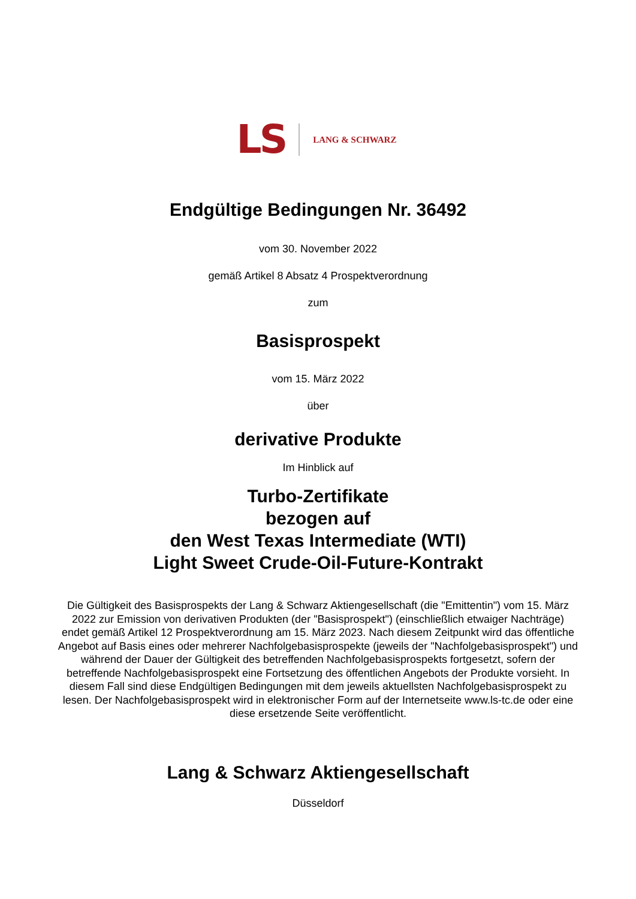LS LANG & SCHWARZ
Endgültige Bedingungen Nr. 36492
vom 30. November 2022
gemäß Artikel 8 Absatz 4 Prospektverordnung
zum
Basisprospekt
vom 15. März 2022
über
derivative Produkte
Im Hinblick auf
Turbo-Zertifikate
bezogen auf
den West Texas Intermediate (WTI)
Light Sweet Crude-Oil-Future-Kontrakt
Die Gültigkeit des Basisprospekts der Lang & Schwarz Aktiengesellschaft (die "Emittentin") vom 15. März 2022 zur Emission von derivativen Produkten (der "Basisprospekt") (einschließlich etwaiger Nachträge) endet gemäß Artikel 12 Prospektverordnung am 15. März 2023. Nach diesem Zeitpunkt wird das öffentliche Angebot auf Basis eines oder mehrerer Nachfolgebasisprospekte (jeweils der "Nachfolgebasisprospekt") und während der Dauer der Gültigkeit des betreffenden Nachfolgebasisprospekts fortgesetzt, sofern der betreffende Nachfolgebasisprospekt eine Fortsetzung des öffentlichen Angebots der Produkte vorsieht. In diesem Fall sind diese Endgültigen Bedingungen mit dem jeweils aktuellsten Nachfolgebasisprospekt zu lesen. Der Nachfolgebasisprospekt wird in elektronischer Form auf der Internetseite www.ls-tc.de oder eine diese ersetzende Seite veröffentlicht.
Lang & Schwarz Aktiengesellschaft
Düsseldorf